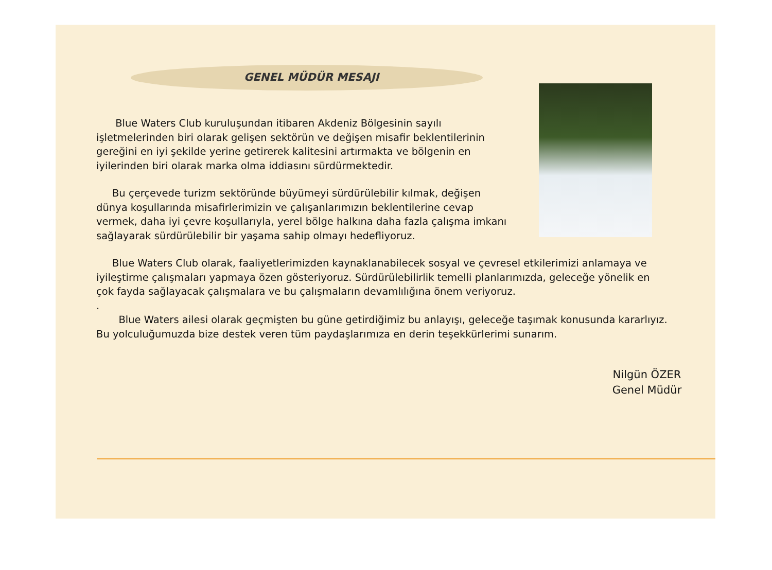GENEL MÜDÜR MESAJI
Blue Waters Club kuruluşundan itibaren Akdeniz Bölgesinin sayılı işletmelerinden biri olarak gelişen sektörün ve değişen misafir beklentilerinin gereğini en iyi şekilde yerine getirerek kalitesini artırmakta ve bölgenin en iyilerinden biri olarak marka olma iddiasını sürdürmektedir.
Bu çerçevede turizm sektöründe büyümeyi sürdürülebilir kılmak, değişen dünya koşullarında misafirlerimizin ve çalışanlarımızın beklentilerine cevap vermek, daha iyi çevre koşullarıyla, yerel bölge halkına daha fazla çalışma imkanı sağlayarak sürdürülebilir bir yaşama sahip olmayı hedefliyoruz.
Blue Waters Club olarak, faaliyetlerimizden kaynaklanabilecek sosyal ve çevresel etkilerimizi anlamaya ve iyileştirme çalışmaları yapmaya özen gösteriyoruz. Sürdürülebilirlik temelli planlarımızda, geleceğe yönelik en çok fayda sağlayacak çalışmalara ve bu çalışmaların devamlılığına önem veriyoruz.
.
Blue Waters ailesi olarak geçmişten bu güne getirdiğimiz bu anlayışı, geleceğe taşımak konusunda kararlıyız. Bu yolculuğumuzda bize destek veren tüm paydaşlarımıza en derin teşekkürlerimi sunarım.
Nilgün ÖZER
Genel Müdür